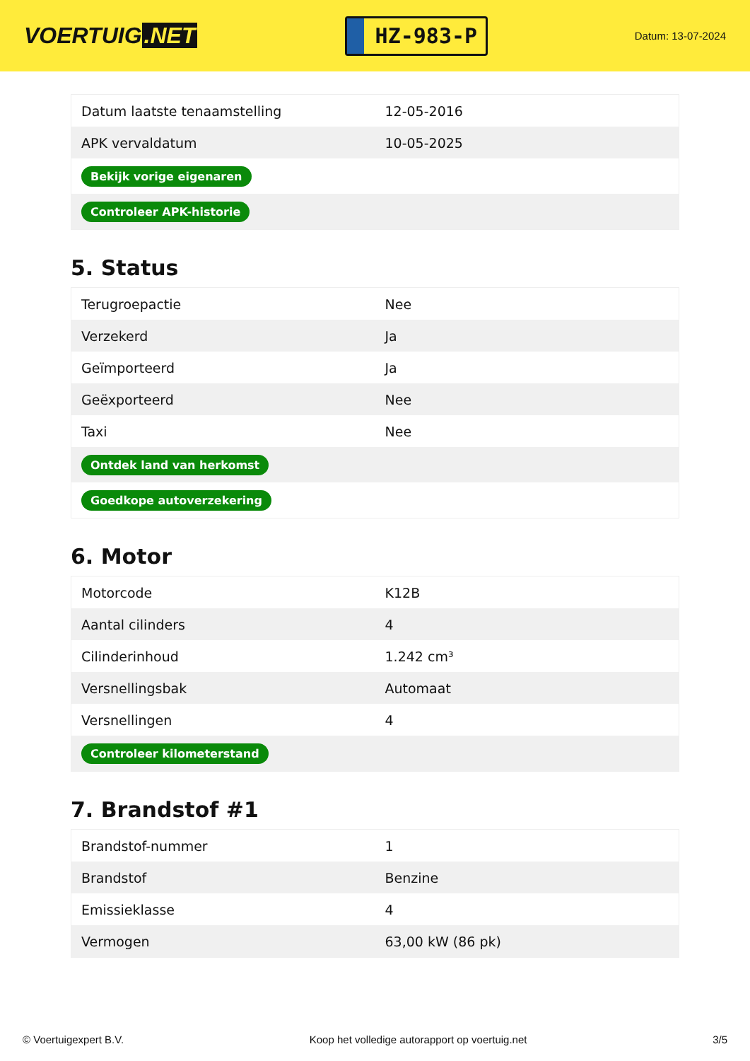VOERTUIG.NET
HZ-983-P
Datum: 13-07-2024
| Datum laatste tenaamstelling | 12-05-2016 |
| APK vervaldatum | 10-05-2025 |
| Bekijk vorige eigenaren | |
| Controleer APK-historie | |
5. Status
| Terugroepactie | Nee |
| Verzekerd | Ja |
| Geïmporteerd | Ja |
| Geëxporteerd | Nee |
| Taxi | Nee |
| Ontdek land van herkomst | |
| Goedkope autoverzekering | |
6. Motor
| Motorcode | K12B |
| Aantal cilinders | 4 |
| Cilinderinhoud | 1.242 cm³ |
| Versnellingsbak | Automaat |
| Versnellingen | 4 |
| Controleer kilometerstand | |
7. Brandstof #1
| Brandstof-nummer | 1 |
| Brandstof | Benzine |
| Emissieklasse | 4 |
| Vermogen | 63,00 kW (86 pk) |
© Voertuigexpert B.V. Koop het volledige autorapport op voertuig.net 3/5